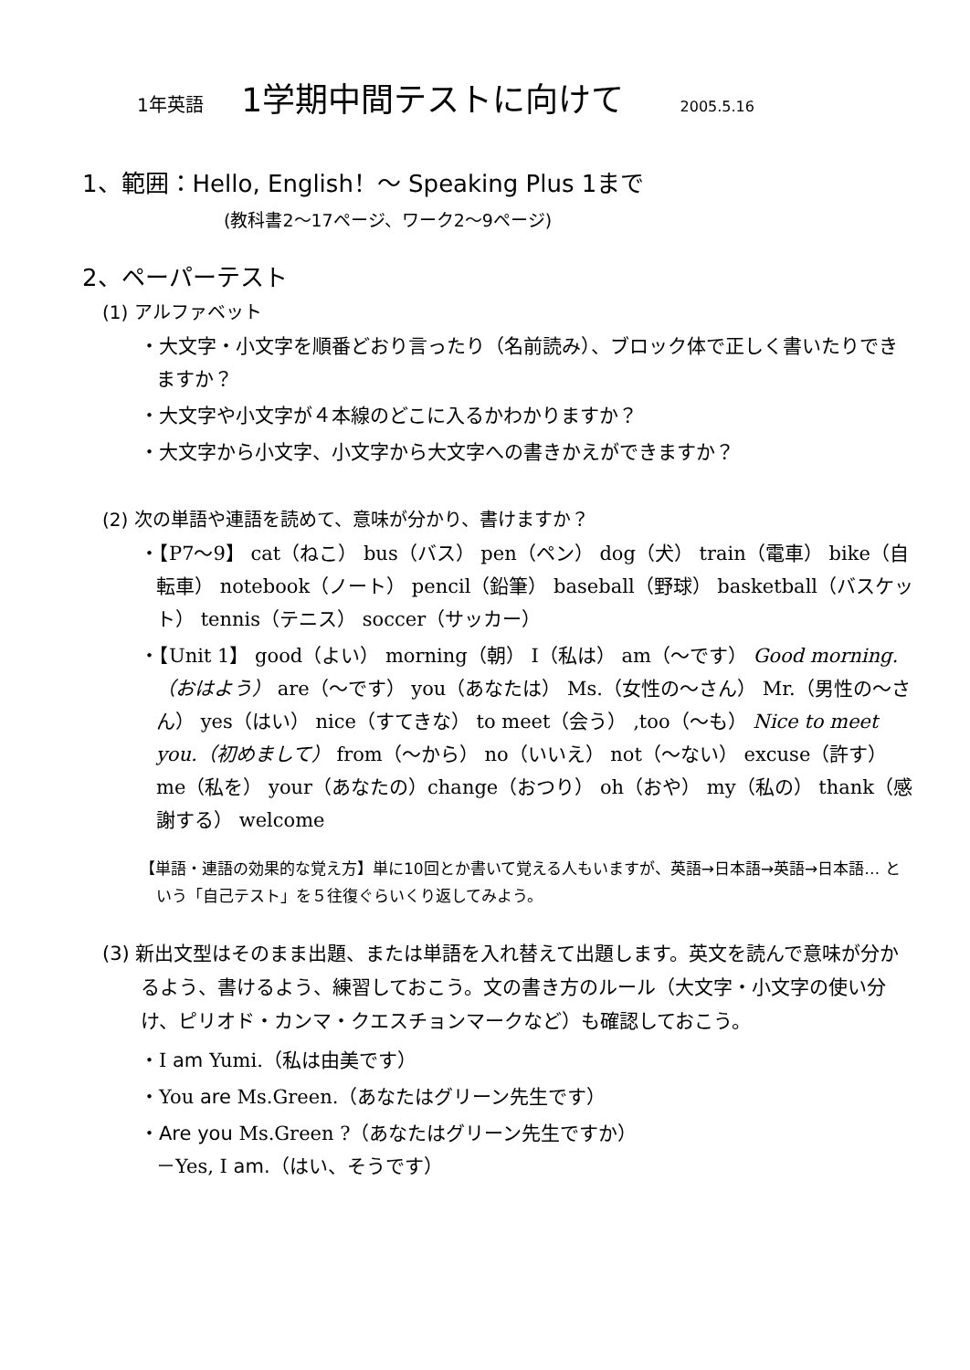1年英語 1学期中間テストに向けて 2005.5.16
1、範囲：Hello, English！～ Speaking Plus 1まで
(教科書2～17ページ、ワーク2～9ページ)
2、ペーパーテスト
(1) アルファベット
・大文字・小文字を順番どおり言ったり（名前読み）、ブロック体で正しく書いたりできますか？
・大文字や小文字が４本線のどこに入るかわかりますか？
・大文字から小文字、小文字から大文字への書きかえができますか？
(2) 次の単語や連語を読めて、意味が分かり、書けますか？
・【P7～9】 cat（ねこ） bus（バス） pen（ペン） dog（犬） train（電車） bike（自転車） notebook（ノート） pencil（鉛筆） baseball（野球） basketball（バスケット） tennis（テニス） soccer（サッカー）
・【Unit 1】 good（よい） morning（朝） I（私は） am（～です） Good morning.（おはよう） are（～です） you（あなたは） Ms.（女性の～さん） Mr.（男性の～さん） yes（はい） nice（すてきな） to meet（会う） ,too（～も） Nice to meet you.（初めまして） from（～から） no（いいえ） not（～ない） excuse（許す） me（私を） your（あなたの）change（おつり） oh（おや） my（私の） thank（感謝する） welcome
【単語・連語の効果的な覚え方】単に10回とか書いて覚える人もいますが、英語→日本語→英語→日本語… という「自己テスト」を５往復ぐらいくり返してみよう。
(3) 新出文型はそのまま出題、または単語を入れ替えて出題します。英文を読んで意味が分かるよう、書けるよう、練習しておこう。文の書き方のルール（大文字・小文字の使い分け、ピリオド・カンマ・クエスチョンマークなど）も確認しておこう。
・I am Yumi.（私は由美です）
・You are Ms.Green.（あなたはグリーン先生です）
・Are you Ms.Green ?（あなたはグリーン先生ですか）
－Yes, I am.（はい、そうです）